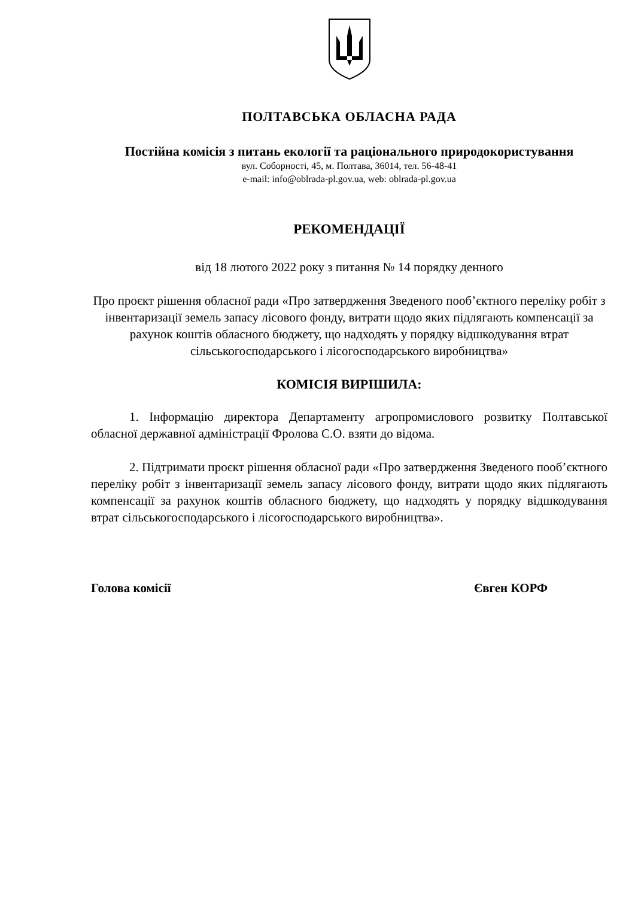ПОЛТАВСЬКА ОБЛАСНА РАДА
Постійна комісія з питань екології та раціонального природокористування
вул. Соборності, 45, м. Полтава, 36014, тел. 56-48-41
e-mail: info@oblrada-pl.gov.ua, web: oblrada-pl.gov.ua
РЕКОМЕНДАЦІЇ
від 18 лютого 2022 року з питання № 14 порядку денного
Про проєкт рішення обласної ради «Про затвердження Зведеного пооб’єктного переліку робіт з інвентаризації земель запасу лісового фонду, витрати щодо яких підлягають компенсації за рахунок коштів обласного бюджету, що надходять у порядку відшкодування втрат сільськогосподарського і лісогосподарського виробництва»
КОМІСІЯ ВИРІШИЛА:
1. Інформацію директора Департаменту агропромислового розвитку Полтавської обласної державної адміністрації Фролова С.О. взяти до відома.
2. Підтримати проєкт рішення обласної ради «Про затвердження Зведеного пооб’єктного переліку робіт з інвентаризації земель запасу лісового фонду, витрати щодо яких підлягають компенсації за рахунок коштів обласного бюджету, що надходять у порядку відшкодування втрат сільськогосподарського і лісогосподарського виробництва».
Голова комісії Євген КОРФ